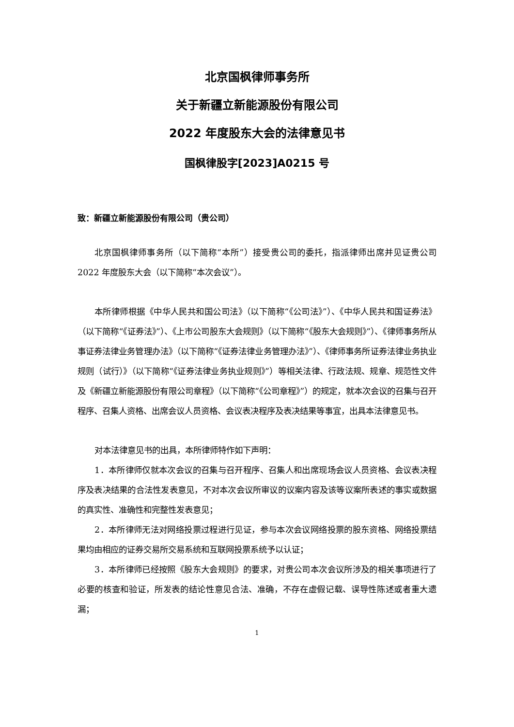北京国枫律师事务所
关于新疆立新能源股份有限公司
2022 年度股东大会的法律意见书
国枫律股字[2023]A0215 号
致：新疆立新能源股份有限公司（贵公司）
北京国枫律师事务所（以下简称“本所”）接受贵公司的委托，指派律师出席并见证贵公司 2022 年度股东大会（以下简称“本次会议”）。
本所律师根据《中华人民共和国公司法》（以下简称“《公司法》”）、《中华人民共和国证券法》（以下简称“《证券法》”）、《上市公司股东大会规则》（以下简称“《股东大会规则》”）、《律师事务所从事证券法律业务管理办法》（以下简称“《证券法律业务管理办法》”）、《律师事务所证券法律业务执业规则（试行）》（以下简称“《证券法律业务执业规则》”）等相关法律、行政法规、规章、规范性文件及《新疆立新能源股份有限公司章程》（以下简称“《公司章程》”）的规定，就本次会议的召集与召开程序、召集人资格、出席会议人员资格、会议表决程序及表决结果等事宜，出具本法律意见书。
对本法律意见书的出具，本所律师特作如下声明：
1．本所律师仅就本次会议的召集与召开程序、召集人和出席现场会议人员资格、会议表决程序及表决结果的合法性发表意见，不对本次会议所审议的议案内容及该等议案所表述的事实或数据的真实性、准确性和完整性发表意见；
2．本所律师无法对网络投票过程进行见证，参与本次会议网络投票的股东资格、网络投票结果均由相应的证券交易所交易系统和互联网投票系统予以认证；
3．本所律师已经按照《股东大会规则》的要求，对贵公司本次会议所涉及的相关事项进行了必要的核查和验证，所发表的结论性意见合法、准确，不存在虚假记载、误导性陈述或者重大遗漏；
1